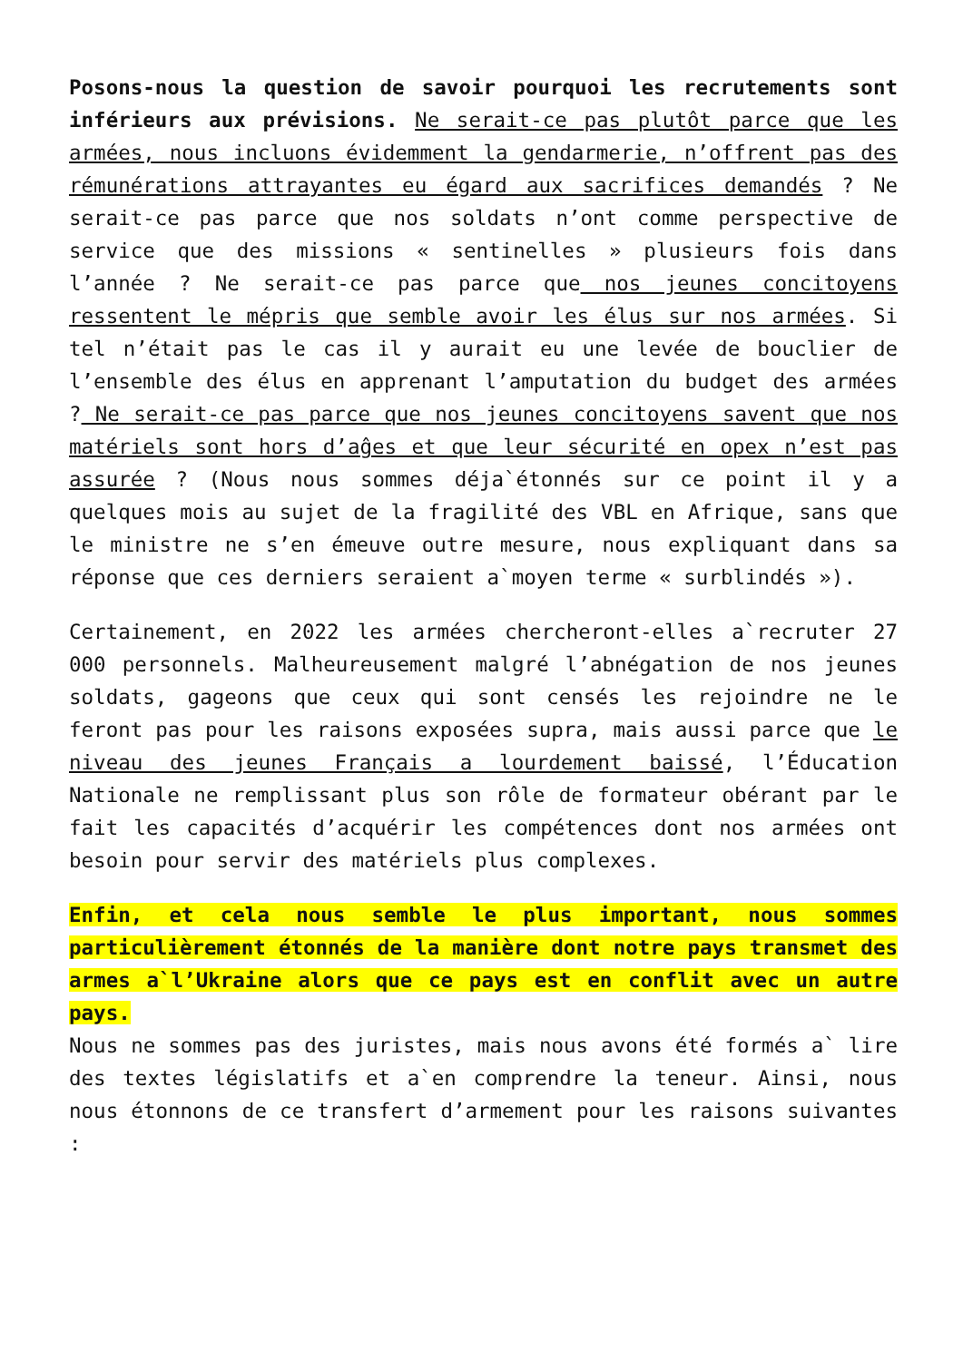Posons-nous la question de savoir pourquoi les recrutements sont inférieurs aux prévisions. Ne serait-ce pas plutôt parce que les armées, nous incluons évidemment la gendarmerie, n’offrent pas des rémunérations attrayantes eu égard aux sacrifices demandés ? Ne serait-ce pas parce que nos soldats n’ont comme perspective de service que des missions « sentinelles » plusieurs fois dans l’année ? Ne serait-ce pas parce que nos jeunes concitoyens ressentent le mépris que semble avoir les élus sur nos armées. Si tel n’était pas le cas il y aurait eu une levée de bouclier de l’ensemble des élus en apprenant l’amputation du budget des armées ? Ne serait-ce pas parce que nos jeunes concitoyens savent que nos matériels sont hors d’aĝes et que leur sécurité en opex n’est pas assurée ? (Nous nous sommes déja`étonnés sur ce point il y a quelques mois au sujet de la fragilité des VBL en Afrique, sans que le ministre ne s’en émeuve outre mesure, nous expliquant dans sa réponse que ces derniers seraient a`moyen terme « surblindés »).
Certainement, en 2022 les armées chercheront-elles a`recruter 27 000 personnels. Malheureusement malgré l’abnégation de nos jeunes soldats, gageons que ceux qui sont censés les rejoindre ne le feront pas pour les raisons exposées supra, mais aussi parce que le niveau des jeunes Français a lourdement baissé, l’Éducation Nationale ne remplissant plus son rôle de formateur obérant par le fait les capacités d’acquérir les compétences dont nos armées ont besoin pour servir des matériels plus complexes.
Enfin, et cela nous semble le plus important, nous sommes particulièrement étonnés de la manière dont notre pays transmet des armes a`l’Ukraine alors que ce pays est en conflit avec un autre pays.
Nous ne sommes pas des juristes, mais nous avons été formés a` lire des textes législatifs et a`en comprendre la teneur. Ainsi, nous nous étonnons de ce transfert d’armement pour les raisons suivantes :